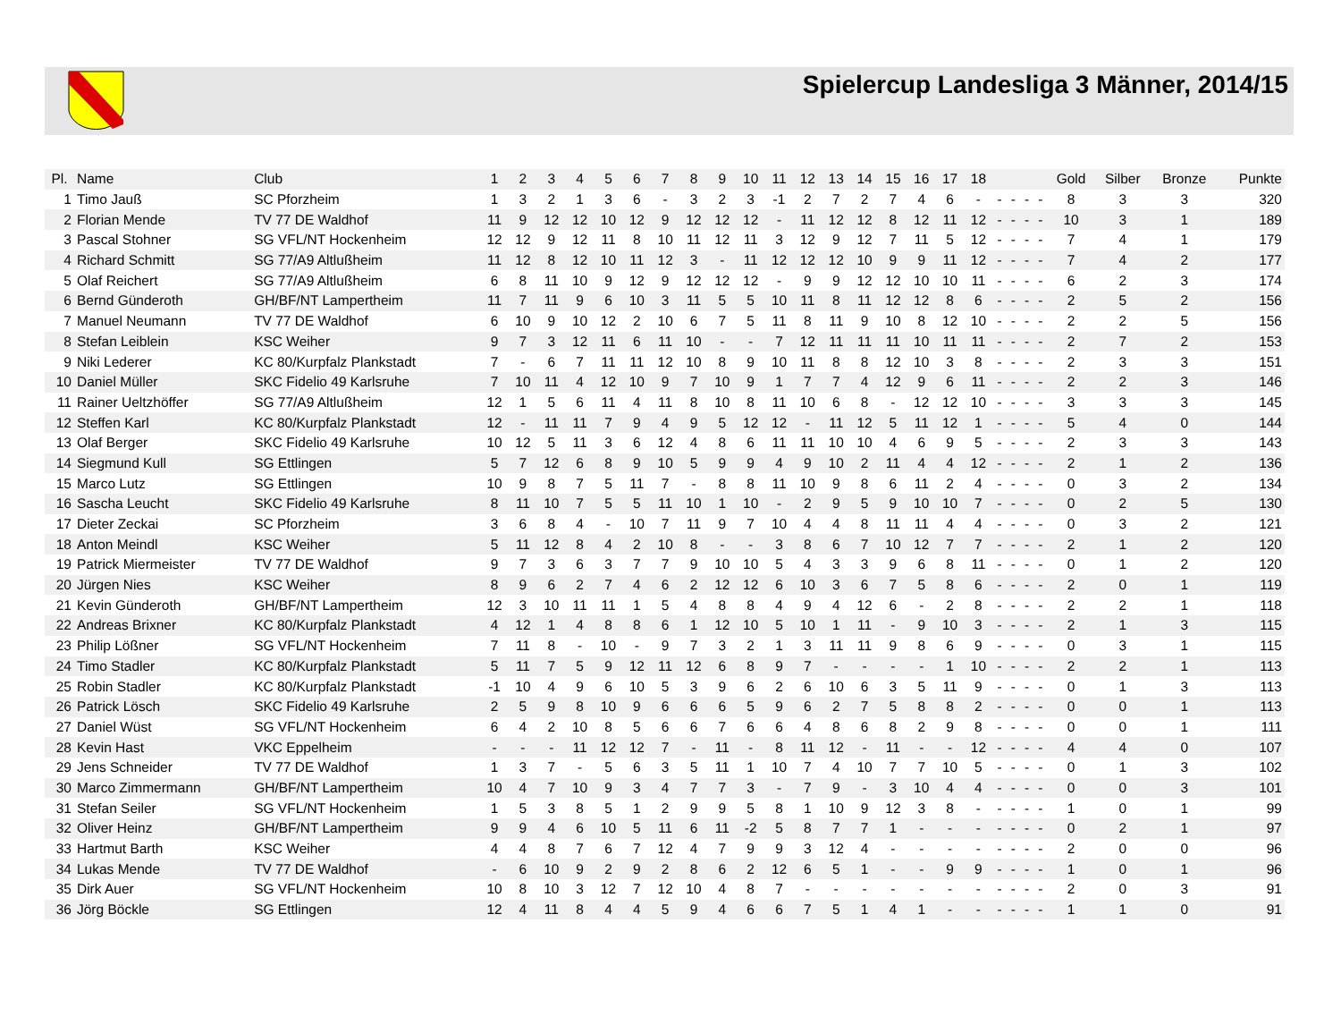Spielercup Landesliga 3 Männer, 2014/15
| Pl. | Name | Club | 1 | 2 | 3 | 4 | 5 | 6 | 7 | 8 | 9 | 10 | 11 | 12 | 13 | 14 | 15 | 16 | 17 | 18 | | | | | Gold | Silber | Bronze | Punkte |
| --- | --- | --- | --- | --- | --- | --- | --- | --- | --- | --- | --- | --- | --- | --- | --- | --- | --- | --- | --- | --- | --- | --- | --- | --- | --- | --- | --- | --- |
| 1 | Timo Jauß | SC Pforzheim | 1 | 3 | 2 | 1 | 3 | 6 | - | 3 | 2 | 3 | -1 | 2 | 7 | 2 | 7 | 4 | 6 | - | - | - | - | - | 8 | 3 | 3 | 320 |
| 2 | Florian Mende | TV 77 DE Waldhof | 11 | 9 | 12 | 12 | 10 | 12 | 9 | 12 | 12 | 12 | - | 11 | 12 | 12 | 8 | 12 | 11 | 12 | - | - | - | - | 10 | 3 | 1 | 189 |
| 3 | Pascal Stohner | SG VFL/NT Hockenheim | 12 | 12 | 9 | 12 | 11 | 8 | 10 | 11 | 12 | 11 | 3 | 12 | 9 | 12 | 7 | 11 | 5 | 12 | - | - | - | - | 7 | 4 | 1 | 179 |
| 4 | Richard Schmitt | SG 77/A9 Altlußheim | 11 | 12 | 8 | 12 | 10 | 11 | 12 | 3 | - | 11 | 12 | 12 | 12 | 10 | 9 | 9 | 11 | 12 | - | - | - | - | 7 | 4 | 2 | 177 |
| 5 | Olaf Reichert | SG 77/A9 Altlußheim | 6 | 8 | 11 | 10 | 9 | 12 | 9 | 12 | 12 | 12 | - | 9 | 9 | 12 | 12 | 10 | 10 | 11 | - | - | - | - | 6 | 2 | 3 | 174 |
| 6 | Bernd Günderoth | GH/BF/NT Lampertheim | 11 | 7 | 11 | 9 | 6 | 10 | 3 | 11 | 5 | 5 | 10 | 11 | 8 | 11 | 12 | 12 | 8 | 6 | - | - | - | - | 2 | 5 | 2 | 156 |
| 7 | Manuel Neumann | TV 77 DE Waldhof | 6 | 10 | 9 | 10 | 12 | 2 | 10 | 6 | 7 | 5 | 11 | 8 | 11 | 9 | 10 | 8 | 12 | 10 | - | - | - | - | 2 | 2 | 5 | 156 |
| 8 | Stefan Leiblein | KSC Weiher | 9 | 7 | 3 | 12 | 11 | 6 | 11 | 10 | - | - | 7 | 12 | 11 | 11 | 11 | 10 | 11 | 11 | - | - | - | - | 2 | 7 | 2 | 153 |
| 9 | Niki Lederer | KC 80/Kurpfalz Plankstadt | 7 | - | 6 | 7 | 11 | 11 | 12 | 10 | 8 | 9 | 10 | 11 | 8 | 8 | 12 | 10 | 3 | 8 | - | - | - | - | 2 | 3 | 3 | 151 |
| 10 | Daniel Müller | SKC Fidelio 49 Karlsruhe | 7 | 10 | 11 | 4 | 12 | 10 | 9 | 7 | 10 | 9 | 1 | 7 | 7 | 4 | 12 | 9 | 6 | 11 | - | - | - | - | 2 | 2 | 3 | 146 |
| 11 | Rainer Ueltzhöffer | SG 77/A9 Altlußheim | 12 | 1 | 5 | 6 | 11 | 4 | 11 | 8 | 10 | 8 | 11 | 10 | 6 | 8 | - | 12 | 12 | 10 | - | - | - | - | 3 | 3 | 3 | 145 |
| 12 | Steffen Karl | KC 80/Kurpfalz Plankstadt | 12 | - | 11 | 11 | 7 | 9 | 4 | 9 | 5 | 12 | 12 | - | 11 | 12 | 5 | 11 | 12 | 1 | - | - | - | - | 5 | 4 | 0 | 144 |
| 13 | Olaf Berger | SKC Fidelio 49 Karlsruhe | 10 | 12 | 5 | 11 | 3 | 6 | 12 | 4 | 8 | 6 | 11 | 11 | 10 | 10 | 4 | 6 | 9 | 5 | - | - | - | - | 2 | 3 | 3 | 143 |
| 14 | Siegmund Kull | SG Ettlingen | 5 | 7 | 12 | 6 | 8 | 9 | 10 | 5 | 9 | 9 | 4 | 9 | 10 | 2 | 11 | 4 | 4 | 12 | - | - | - | - | 2 | 1 | 2 | 136 |
| 15 | Marco Lutz | SG Ettlingen | 10 | 9 | 8 | 7 | 5 | 11 | 7 | - | 8 | 8 | 11 | 10 | 9 | 8 | 6 | 11 | 2 | 4 | - | - | - | - | 0 | 3 | 2 | 134 |
| 16 | Sascha Leucht | SKC Fidelio 49 Karlsruhe | 8 | 11 | 10 | 7 | 5 | 5 | 11 | 10 | 1 | 10 | - | 2 | 9 | 5 | 9 | 10 | 10 | 7 | - | - | - | - | 0 | 2 | 5 | 130 |
| 17 | Dieter Zeckai | SC Pforzheim | 3 | 6 | 8 | 4 | - | 10 | 7 | 11 | 9 | 7 | 10 | 4 | 4 | 8 | 11 | 11 | 4 | 4 | - | - | - | - | 0 | 3 | 2 | 121 |
| 18 | Anton Meindl | KSC Weiher | 5 | 11 | 12 | 8 | 4 | 2 | 10 | 8 | - | - | 3 | 8 | 6 | 7 | 10 | 12 | 7 | 7 | - | - | - | - | 2 | 1 | 2 | 120 |
| 19 | Patrick Miermeister | TV 77 DE Waldhof | 9 | 7 | 3 | 6 | 3 | 7 | 7 | 9 | 10 | 10 | 5 | 4 | 3 | 3 | 9 | 6 | 8 | 11 | - | - | - | - | 0 | 1 | 2 | 120 |
| 20 | Jürgen Nies | KSC Weiher | 8 | 9 | 6 | 2 | 7 | 4 | 6 | 2 | 12 | 12 | 6 | 10 | 3 | 6 | 7 | 5 | 8 | 6 | - | - | - | - | 2 | 0 | 1 | 119 |
| 21 | Kevin Günderoth | GH/BF/NT Lampertheim | 12 | 3 | 10 | 11 | 11 | 1 | 5 | 4 | 8 | 8 | 4 | 9 | 4 | 12 | 6 | - | 2 | 8 | - | - | - | - | 2 | 2 | 1 | 118 |
| 22 | Andreas Brixner | KC 80/Kurpfalz Plankstadt | 4 | 12 | 1 | 4 | 8 | 8 | 6 | 1 | 12 | 10 | 5 | 10 | 1 | 11 | - | 9 | 10 | 3 | - | - | - | - | 2 | 1 | 3 | 115 |
| 23 | Philip Lößner | SG VFL/NT Hockenheim | 7 | 11 | 8 | - | 10 | - | 9 | 7 | 3 | 2 | 1 | 3 | 11 | 11 | 9 | 8 | 6 | 9 | - | - | - | - | 0 | 3 | 1 | 115 |
| 24 | Timo Stadler | KC 80/Kurpfalz Plankstadt | 5 | 11 | 7 | 5 | 9 | 12 | 11 | 12 | 6 | 8 | 9 | 7 | - | - | - | - | 1 | 10 | - | - | - | - | 2 | 2 | 1 | 113 |
| 25 | Robin Stadler | KC 80/Kurpfalz Plankstadt | -1 | 10 | 4 | 9 | 6 | 10 | 5 | 3 | 9 | 6 | 2 | 6 | 10 | 6 | 3 | 5 | 11 | 9 | - | - | - | - | 0 | 1 | 3 | 113 |
| 26 | Patrick Lösch | SKC Fidelio 49 Karlsruhe | 2 | 5 | 9 | 8 | 10 | 9 | 6 | 6 | 6 | 5 | 9 | 6 | 2 | 7 | 5 | 8 | 8 | 2 | - | - | - | - | 0 | 0 | 1 | 113 |
| 27 | Daniel Wüst | SG VFL/NT Hockenheim | 6 | 4 | 2 | 10 | 8 | 5 | 6 | 6 | 7 | 6 | 6 | 4 | 8 | 6 | 8 | 2 | 9 | 8 | - | - | - | - | 0 | 0 | 1 | 111 |
| 28 | Kevin Hast | VKC Eppelheim | - | - | - | 11 | 12 | 12 | 7 | - | 11 | - | 8 | 11 | 12 | - | 11 | - | - | 12 | - | - | - | - | 4 | 4 | 0 | 107 |
| 29 | Jens Schneider | TV 77 DE Waldhof | 1 | 3 | 7 | - | 5 | 6 | 3 | 5 | 11 | 1 | 10 | 7 | 4 | 10 | 7 | 7 | 10 | 5 | - | - | - | - | 0 | 1 | 3 | 102 |
| 30 | Marco Zimmermann | GH/BF/NT Lampertheim | 10 | 4 | 7 | 10 | 9 | 3 | 4 | 7 | 7 | 3 | - | 7 | 9 | - | 3 | 10 | 4 | 4 | - | - | - | - | 0 | 0 | 3 | 101 |
| 31 | Stefan Seiler | SG VFL/NT Hockenheim | 1 | 5 | 3 | 8 | 5 | 1 | 2 | 9 | 9 | 5 | 8 | 1 | 10 | 9 | 12 | 3 | 8 | - | - | - | - | - | 1 | 0 | 1 | 99 |
| 32 | Oliver Heinz | GH/BF/NT Lampertheim | 9 | 9 | 4 | 6 | 10 | 5 | 11 | 6 | 11 | -2 | 5 | 8 | 7 | 7 | 1 | - | - | - | - | - | - | - | 0 | 2 | 1 | 97 |
| 33 | Hartmut Barth | KSC Weiher | 4 | 4 | 8 | 7 | 6 | 7 | 12 | 4 | 7 | 9 | 9 | 3 | 12 | 4 | - | - | - | - | - | - | - | - | 2 | 0 | 0 | 96 |
| 34 | Lukas Mende | TV 77 DE Waldhof | - | 6 | 10 | 9 | 2 | 9 | 2 | 8 | 6 | 2 | 12 | 6 | 5 | 1 | - | - | 9 | 9 | - | - | - | - | 1 | 0 | 1 | 96 |
| 35 | Dirk Auer | SG VFL/NT Hockenheim | 10 | 8 | 10 | 3 | 12 | 7 | 12 | 10 | 4 | 8 | 7 | - | - | - | - | - | - | - | - | - | - | - | 2 | 0 | 3 | 91 |
| 36 | Jörg Böckle | SG Ettlingen | 12 | 4 | 11 | 8 | 4 | 4 | 5 | 9 | 4 | 6 | 6 | 7 | 5 | 1 | 4 | 1 | - | - | - | - | - | - | 1 | 1 | 0 | 91 |